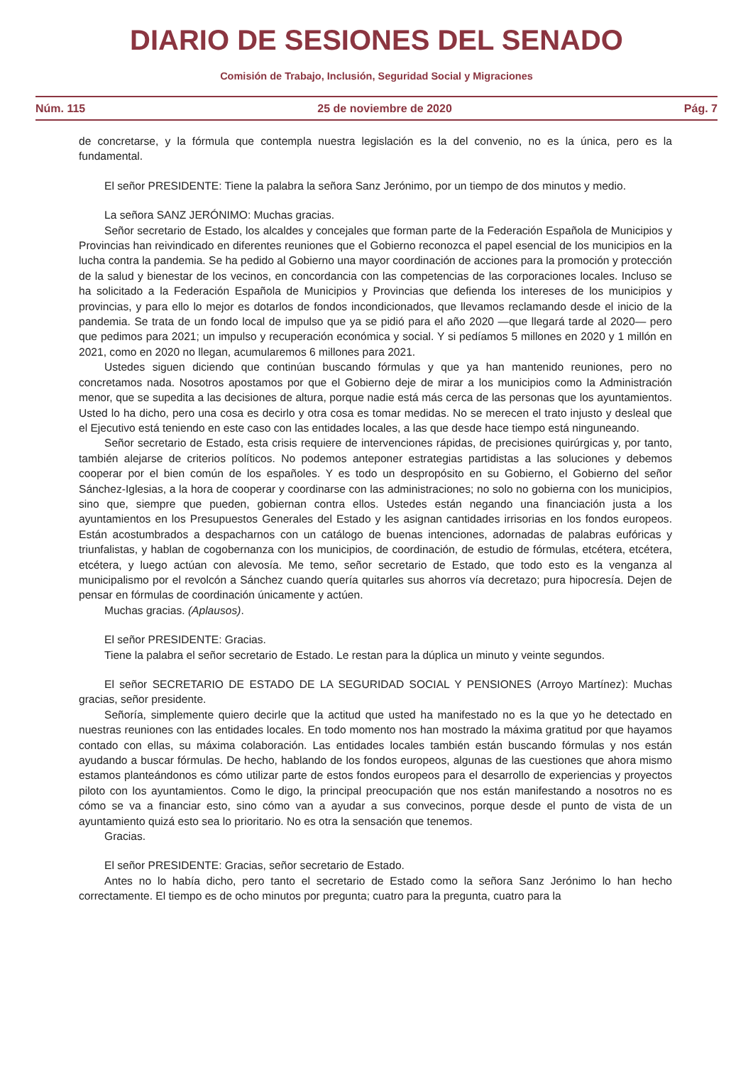DIARIO DE SESIONES DEL SENADO
Comisión de Trabajo, Inclusión, Seguridad Social y Migraciones
Núm. 115 25 de noviembre de 2020 Pág. 7
de concretarse, y la fórmula que contempla nuestra legislación es la del convenio, no es la única, pero es la fundamental.
El señor PRESIDENTE: Tiene la palabra la señora Sanz Jerónimo, por un tiempo de dos minutos y medio.
La señora SANZ JERÓNIMO: Muchas gracias.
Señor secretario de Estado, los alcaldes y concejales que forman parte de la Federación Española de Municipios y Provincias han reivindicado en diferentes reuniones que el Gobierno reconozca el papel esencial de los municipios en la lucha contra la pandemia. Se ha pedido al Gobierno una mayor coordinación de acciones para la promoción y protección de la salud y bienestar de los vecinos, en concordancia con las competencias de las corporaciones locales. Incluso se ha solicitado a la Federación Española de Municipios y Provincias que defienda los intereses de los municipios y provincias, y para ello lo mejor es dotarlos de fondos incondicionados, que llevamos reclamando desde el inicio de la pandemia. Se trata de un fondo local de impulso que ya se pidió para el año 2020 —que llegará tarde al 2020— pero que pedimos para 2021; un impulso y recuperación económica y social. Y si pedíamos 5 millones en 2020 y 1 millón en 2021, como en 2020 no llegan, acumularemos 6 millones para 2021.
Ustedes siguen diciendo que continúan buscando fórmulas y que ya han mantenido reuniones, pero no concretamos nada. Nosotros apostamos por que el Gobierno deje de mirar a los municipios como la Administración menor, que se supedita a las decisiones de altura, porque nadie está más cerca de las personas que los ayuntamientos. Usted lo ha dicho, pero una cosa es decirlo y otra cosa es tomar medidas. No se merecen el trato injusto y desleal que el Ejecutivo está teniendo en este caso con las entidades locales, a las que desde hace tiempo está ninguneando.
Señor secretario de Estado, esta crisis requiere de intervenciones rápidas, de precisiones quirúrgicas y, por tanto, también alejarse de criterios políticos. No podemos anteponer estrategias partidistas a las soluciones y debemos cooperar por el bien común de los españoles. Y es todo un despropósito en su Gobierno, el Gobierno del señor Sánchez-Iglesias, a la hora de cooperar y coordinarse con las administraciones; no solo no gobierna con los municipios, sino que, siempre que pueden, gobiernan contra ellos. Ustedes están negando una financiación justa a los ayuntamientos en los Presupuestos Generales del Estado y les asignan cantidades irrisorias en los fondos europeos. Están acostumbrados a despacharnos con un catálogo de buenas intenciones, adornadas de palabras eufóricas y triunfalistas, y hablan de cogobernanza con los municipios, de coordinación, de estudio de fórmulas, etcétera, etcétera, etcétera, y luego actúan con alevosía. Me temo, señor secretario de Estado, que todo esto es la venganza al municipalismo por el revolcón a Sánchez cuando quería quitarles sus ahorros vía decretazo; pura hipocresía. Dejen de pensar en fórmulas de coordinación únicamente y actúen.
Muchas gracias. (Aplausos).
El señor PRESIDENTE: Gracias.
Tiene la palabra el señor secretario de Estado. Le restan para la dúplica un minuto y veinte segundos.
El señor SECRETARIO DE ESTADO DE LA SEGURIDAD SOCIAL Y PENSIONES (Arroyo Martínez): Muchas gracias, señor presidente.
Señoría, simplemente quiero decirle que la actitud que usted ha manifestado no es la que yo he detectado en nuestras reuniones con las entidades locales. En todo momento nos han mostrado la máxima gratitud por que hayamos contado con ellas, su máxima colaboración. Las entidades locales también están buscando fórmulas y nos están ayudando a buscar fórmulas. De hecho, hablando de los fondos europeos, algunas de las cuestiones que ahora mismo estamos planteándonos es cómo utilizar parte de estos fondos europeos para el desarrollo de experiencias y proyectos piloto con los ayuntamientos. Como le digo, la principal preocupación que nos están manifestando a nosotros no es cómo se va a financiar esto, sino cómo van a ayudar a sus convecinos, porque desde el punto de vista de un ayuntamiento quizá esto sea lo prioritario. No es otra la sensación que tenemos.
Gracias.
El señor PRESIDENTE: Gracias, señor secretario de Estado.
Antes no lo había dicho, pero tanto el secretario de Estado como la señora Sanz Jerónimo lo han hecho correctamente. El tiempo es de ocho minutos por pregunta; cuatro para la pregunta, cuatro para la